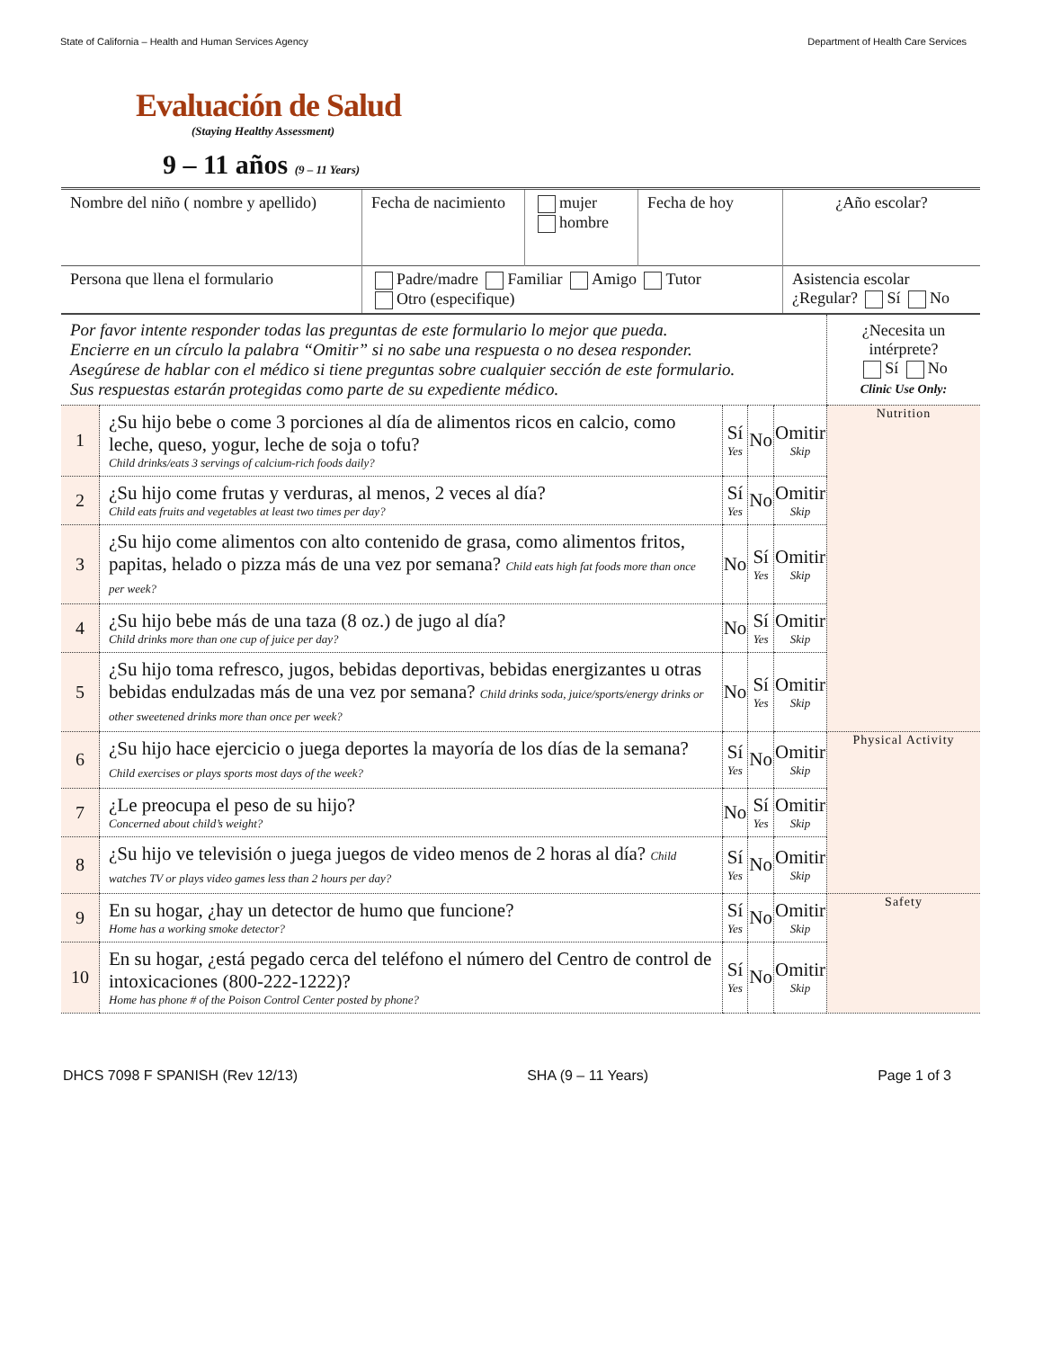State of California – Health and Human Services Agency Department of Health Care Services
Evaluación de Salud
(Staying Healthy Assessment)
9 – 11 años (9 – 11 Years)
| Nombre del niño ( nombre y apellido) | Fecha de nacimiento | mujer hombre | Fecha de hoy | ¿Año escolar? |
| Persona que llena el formulario | Padre/madre Familiar Amigo Tutor Otro (especifique) | | | Asistencia escolar ¿Regular? Sí No |
| Por favor intente responder todas las preguntas de este formulario lo mejor que pueda. Encierre en un círculo la palabra “Omitir” si no sabe una respuesta o no desea responder. Asegúrese de hablar con el médico si tiene preguntas sobre cualquier sección de este formulario. Sus respuestas estarán protegidas como parte de su expediente médico. | | | | | ¿Necesita un intérprete? Sí No Clinic Use Only: |
| 1 | ¿Su hijo bebe o come 3 porciones al día de alimentos ricos en calcio, como leche, queso, yogur, leche de soja o tofu? Child drinks/eats 3 servings of calcium-rich foods daily? | Sí Yes | No | Omitir Skip | Nutrition |
| 2 | ¿Su hijo come frutas y verduras, al menos, 2 veces al día? Child eats fruits and vegetables at least two times per day? | Sí Yes | No | Omitir Skip | |
| 3 | ¿Su hijo come alimentos con alto contenido de grasa, como alimentos fritos, papitas, helado o pizza más de una vez por semana? Child eats high fat foods more than once per week? | No | Sí Yes | Omitir Skip | |
| 4 | ¿Su hijo bebe más de una taza (8 oz.) de jugo al día? Child drinks more than one cup of juice per day? | No | Sí Yes | Omitir Skip | |
| 5 | ¿Su hijo toma refresco, jugos, bebidas deportivas, bebidas energizantes u otras bebidas endulzadas más de una vez por semana? Child drinks soda, juice/sports/energy drinks or other sweetened drinks more than once per week? | No | Sí Yes | Omitir Skip | |
| 6 | ¿Su hijo hace ejercicio o juega deportes la mayoría de los días de la semana? Child exercises or plays sports most days of the week? | Sí Yes | No | Omitir Skip | Physical Activity |
| 7 | ¿Le preocupa el peso de su hijo? Concerned about child’s weight? | No | Sí Yes | Omitir Skip | |
| 8 | ¿Su hijo ve televisión o juega juegos de video menos de 2 horas al día? Child watches TV or plays video games less than 2 hours per day? | Sí Yes | No | Omitir Skip | |
| 9 | En su hogar, ¿hay un detector de humo que funcione? Home has a working smoke detector? | Sí Yes | No | Omitir Skip | Safety |
| 10 | En su hogar, ¿está pegado cerca del teléfono el número del Centro de control de intoxicaciones (800-222-1222)? Home has phone # of the Poison Control Center posted by phone? | Sí Yes | No | Omitir Skip | |
DHCS 7098 F SPANISH (Rev 12/13) SHA (9 – 11 Years) Page 1 of 3